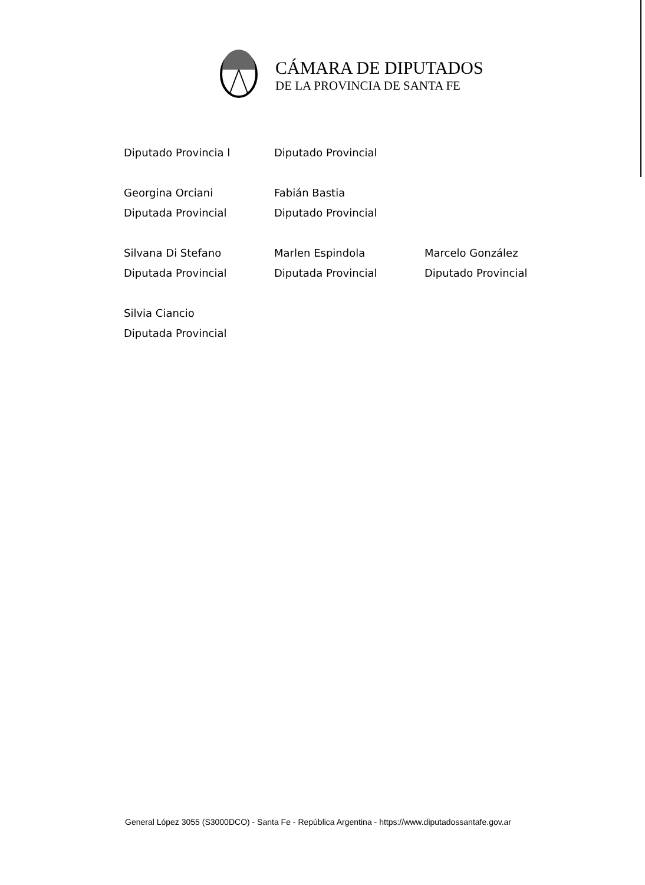CÁMARA DE DIPUTADOS
DE LA PROVINCIA DE SANTA FE
Diputado Provincia l Diputado Provincial
Georgina Orciani
Diputada Provincial
Fabián Bastia
Diputado Provincial
Silvana Di Stefano
Diputada Provincial
Marlen Espindola
Diputada Provincial
Marcelo González
Diputado Provincial
Silvia Ciancio
Diputada Provincial
General López 3055 (S3000DCO) - Santa Fe - República Argentina - https://www.diputadossantafe.gov.ar